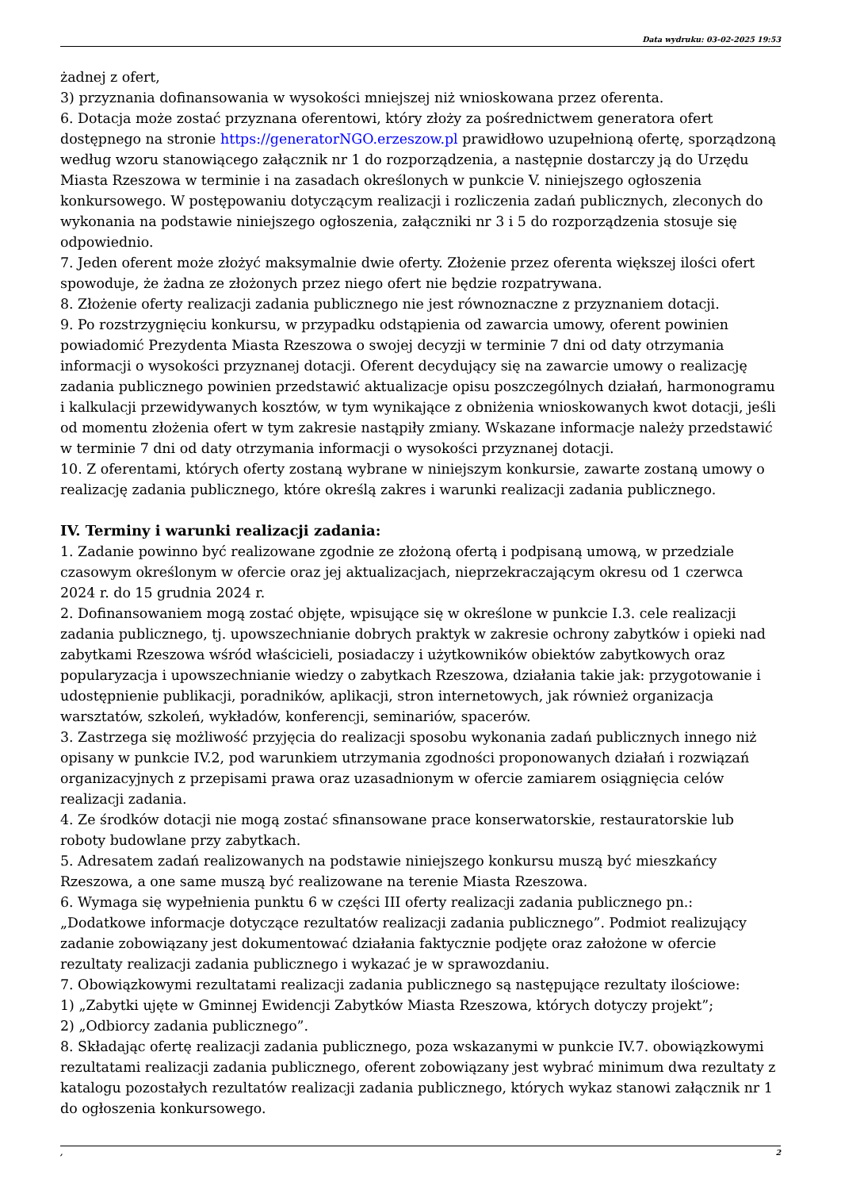Data wydruku: 03-02-2025 19:53
żadnej z ofert,
3) przyznania dofinansowania w wysokości mniejszej niż wnioskowana przez oferenta.
6. Dotacja może zostać przyznana oferentowi, który złoży za pośrednictwem generatora ofert dostępnego na stronie https://generatorNGO.erzeszow.pl prawidłowo uzupełnioną ofertę, sporządzoną według wzoru stanowiącego załącznik nr 1 do rozporządzenia, a następnie dostarczy ją do Urzędu Miasta Rzeszowa w terminie i na zasadach określonych w punkcie V. niniejszego ogłoszenia konkursowego. W postępowaniu dotyczącym realizacji i rozliczenia zadań publicznych, zleconych do wykonania na podstawie niniejszego ogłoszenia, załączniki nr 3 i 5 do rozporządzenia stosuje się odpowiednio.
7. Jeden oferent może złożyć maksymalnie dwie oferty. Złożenie przez oferenta większej ilości ofert spowoduje, że żadna ze złożonych przez niego ofert nie będzie rozpatrywana.
8. Złożenie oferty realizacji zadania publicznego nie jest równoznaczne z przyznaniem dotacji.
9. Po rozstrzygnięciu konkursu, w przypadku odstąpienia od zawarcia umowy, oferent powinien powiadomić Prezydenta Miasta Rzeszowa o swojej decyzji w terminie 7 dni od daty otrzymania informacji o wysokości przyznanej dotacji. Oferent decydujący się na zawarcie umowy o realizację zadania publicznego powinien przedstawić aktualizacje opisu poszczególnych działań, harmonogramu i kalkulacji przewidywanych kosztów, w tym wynikające z obniżenia wnioskowanych kwot dotacji, jeśli od momentu złożenia ofert w tym zakresie nastąpiły zmiany. Wskazane informacje należy przedstawić w terminie 7 dni od daty otrzymania informacji o wysokości przyznanej dotacji.
10. Z oferentami, których oferty zostaną wybrane w niniejszym konkursie, zawarte zostaną umowy o realizację zadania publicznego, które określą zakres i warunki realizacji zadania publicznego.
IV. Terminy i warunki realizacji zadania:
1. Zadanie powinno być realizowane zgodnie ze złożoną ofertą i podpisaną umową, w przedziale czasowym określonym w ofercie oraz jej aktualizacjach, nieprzekraczającym okresu od 1 czerwca 2024 r. do 15 grudnia 2024 r.
2. Dofinansowaniem mogą zostać objęte, wpisujące się w określone w punkcie I.3. cele realizacji zadania publicznego, tj. upowszechnianie dobrych praktyk w zakresie ochrony zabytków i opieki nad zabytkami Rzeszowa wśród właścicieli, posiadaczy i użytkowników obiektów zabytkowych oraz popularyzacja i upowszechnianie wiedzy o zabytkach Rzeszowa, działania takie jak: przygotowanie i udostępnienie publikacji, poradników, aplikacji, stron internetowych, jak również organizacja warsztatów, szkoleń, wykładów, konferencji, seminariów, spacerów.
3. Zastrzega się możliwość przyjęcia do realizacji sposobu wykonania zadań publicznych innego niż opisany w punkcie IV.2, pod warunkiem utrzymania zgodności proponowanych działań i rozwiązań organizacyjnych z przepisami prawa oraz uzasadnionym w ofercie zamiarem osiągnięcia celów realizacji zadania.
4. Ze środków dotacji nie mogą zostać sfinansowane prace konserwatorskie, restauratorskie lub roboty budowlane przy zabytkach.
5. Adresatem zadań realizowanych na podstawie niniejszego konkursu muszą być mieszkańcy Rzeszowa, a one same muszą być realizowane na terenie Miasta Rzeszowa.
6. Wymaga się wypełnienia punktu 6 w części III oferty realizacji zadania publicznego pn.: „Dodatkowe informacje dotyczące rezultatów realizacji zadania publicznego”. Podmiot realizujący zadanie zobowiązany jest dokumentować działania faktycznie podjęte oraz założone w ofercie rezultaty realizacji zadania publicznego i wykazać je w sprawozdaniu.
7. Obowiązkowymi rezultatami realizacji zadania publicznego są następujące rezultaty ilościowe:
1) „Zabytki ujęte w Gminnej Ewidencji Zabytków Miasta Rzeszowa, których dotyczy projekt”;
2) „Odbiorcy zadania publicznego”.
8. Składając ofertę realizacji zadania publicznego, poza wskazanymi w punkcie IV.7. obowiązkowymi rezultatami realizacji zadania publicznego, oferent zobowiązany jest wybrać minimum dwa rezultaty z katalogu pozostałych rezultatów realizacji zadania publicznego, których wykaz stanowi załącznik nr 1 do ogłoszenia konkursowego.
, 2